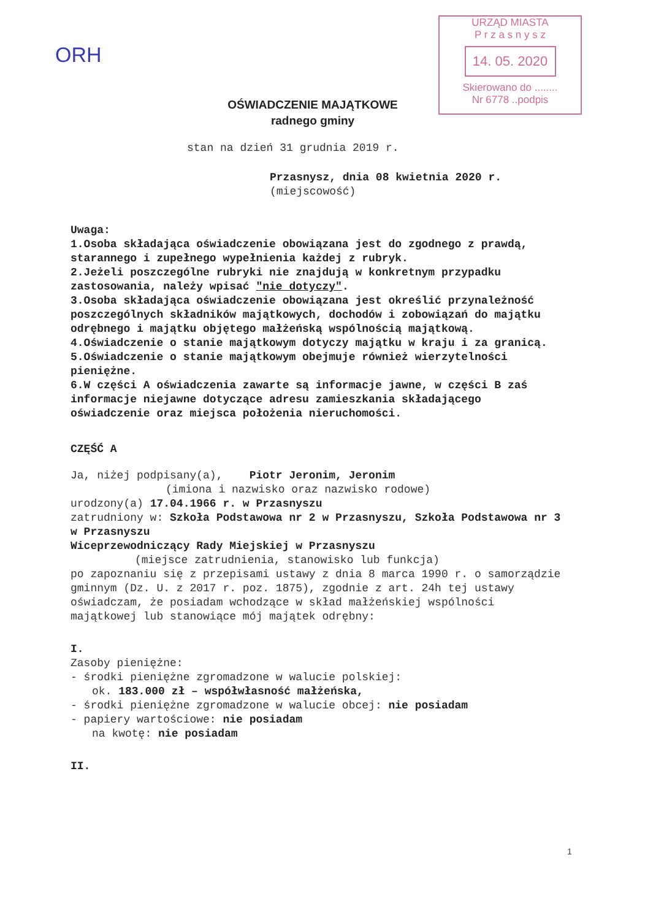ORH
URZĄD MIASTA
P r z a s n y s z
14. 05. 2020
Skierowano do ........
Nr 6778 ..podpis
OŚWIADCZENIE MAJĄTKOWE
radnego gminy
stan na dzień 31 grudnia 2019 r.
Przasnysz, dnia 08 kwietnia 2020 r.
(miejscowość)
Uwaga:
1.Osoba składająca oświadczenie obowiązana jest do zgodnego z prawdą, starannego i zupełnego wypełnienia każdej z rubryk.
2.Jeżeli poszczególne rubryki nie znajdują w konkretnym przypadku zastosowania, należy wpisać "nie dotyczy".
3.Osoba składająca oświadczenie obowiązana jest określić przynależność poszczególnych składników majątkowych, dochodów i zobowiązań do majątku odrębnego i majątku objętego małżeńską wspólnością majątkową.
4.Oświadczenie o stanie majątkowym dotyczy majątku w kraju i za granicą.
5.Oświadczenie o stanie majątkowym obejmuje również wierzytelności pieniężne.
6.W części A oświadczenia zawarte są informacje jawne, w części B zaś informacje niejawne dotyczące adresu zamieszkania składającego oświadczenie oraz miejsca położenia nieruchomości.
CZĘŚĆ A
Ja, niżej podpisany(a), Piotr Jeronim, Jeronim
(imiona i nazwisko oraz nazwisko rodowe)
urodzony(a) 17.04.1966 r. w Przasnyszu
zatrudniony w: Szkoła Podstawowa nr 2 w Przasnyszu, Szkoła Podstawowa nr 3 w Przasnyszu
Wiceprzewodniczący Rady Miejskiej w Przasnyszu
(miejsce zatrudnienia, stanowisko lub funkcja)
po zapoznaniu się z przepisami ustawy z dnia 8 marca 1990 r. o samorządzie gminnym (Dz. U. z 2017 r. poz. 1875), zgodnie z art. 24h tej ustawy oświadczam, że posiadam wchodzące w skład małżeńskiej wspólności majątkowej lub stanowiące mój majątek odrębny:
I.
Zasoby pieniężne:
- środki pieniężne zgromadzone w walucie polskiej:
ok. 183.000 zł – współwłasność małżeńska,
- środki pieniężne zgromadzone w walucie obcej: nie posiadam
- papiery wartościowe: nie posiadam
na kwotę: nie posiadam
II.
1